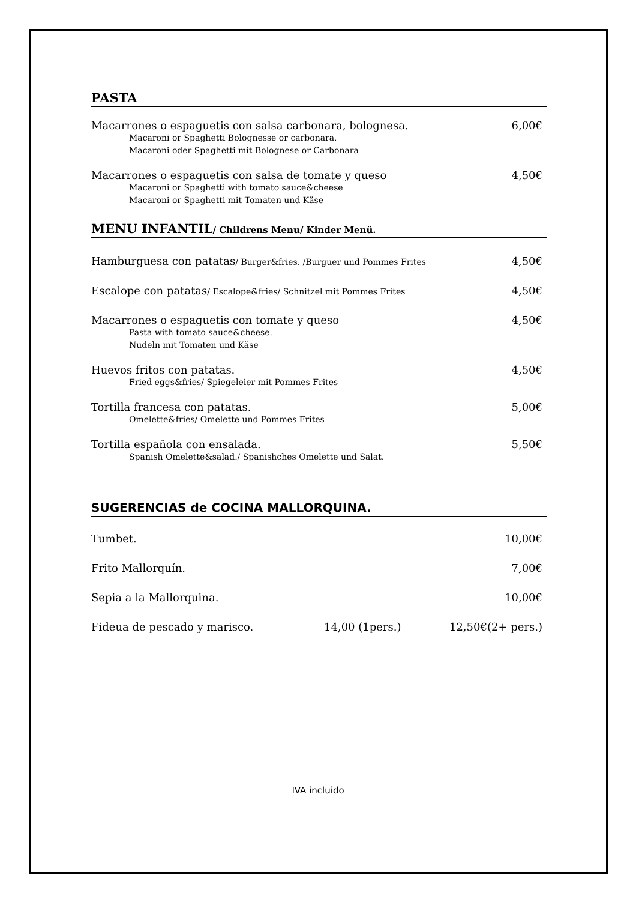PASTA
Macarrones o espaguetis con salsa carbonara, bolognesa. 6,00€
Macaroni or Spaghetti Bolognesse or carbonara.
Macaroni oder Spaghetti mit Bolognese or Carbonara
Macarrones o espaguetis con salsa de tomate y queso 4,50€
Macaroni or Spaghetti with tomato sauce&cheese
Macaroni or Spaghetti mit Tomaten und Käse
MENU INFANTIL/ Childrens Menu/ Kinder Menü.
Hamburguesa con patatas/ Burger&fries. /Burguer und Pommes Frites 4,50€
Escalope con patatas/ Escalope&fries/ Schnitzel mit Pommes Frites 4,50€
Macarrones o espaguetis con tomate y queso 4,50€
Pasta with tomato sauce&cheese.
Nudeln mit Tomaten und Käse
Huevos fritos con patatas. 4,50€
Fried eggs&fries/ Spiegeleier mit Pommes Frites
Tortilla francesa con patatas. 5,00€
Omelette&fries/ Omelette und Pommes Frites
Tortilla española con ensalada. 5,50€
Spanish Omelette&salad./ Spanishches Omelette und Salat.
SUGERENCIAS de COCINA MALLORQUINA.
Tumbet. 10,00€
Frito Mallorquín. 7,00€
Sepia a la Mallorquina. 10,00€
Fideua de pescado y marisco. 14,00 (1pers.) 12,50€(2+ pers.)
IVA incluido